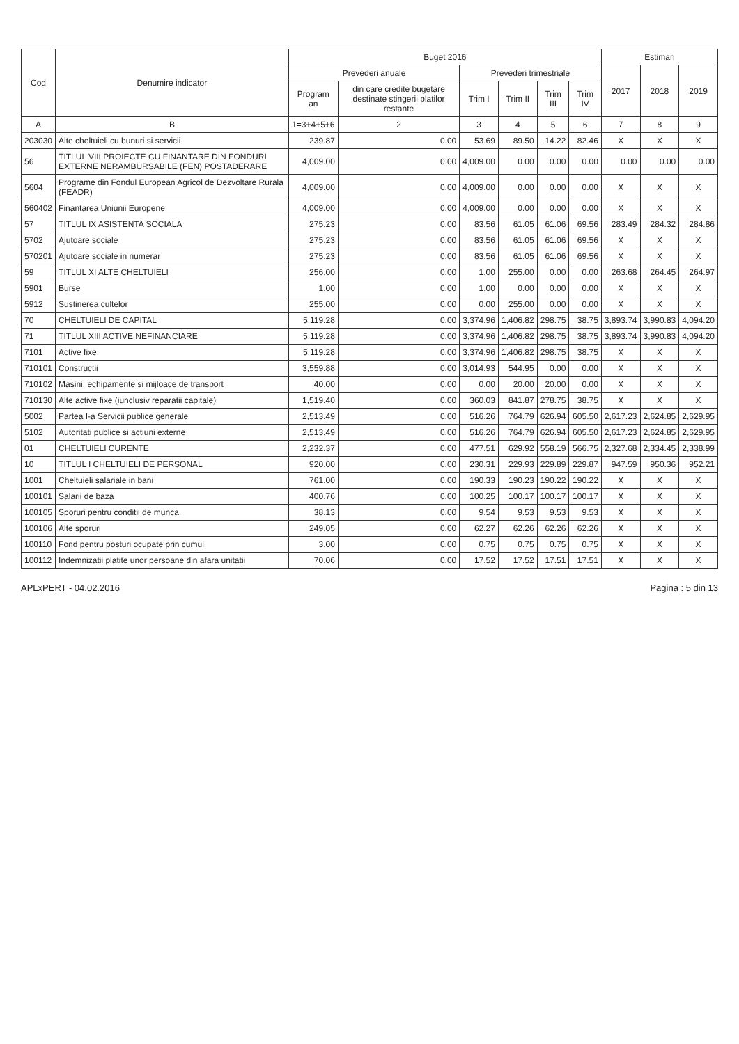| Cod | Denumire indicator | Buget 2016 | | | | | | Estimari | | |
| --- | --- | --- | --- | --- | --- | --- | --- | --- | --- | --- |
| | | Prevederi anuale | | Prevederi trimestriale | | | | 2017 | 2018 | 2019 |
| | | Program an | din care credite bugetare destinate stingerii platilor restante | Trim I | Trim II | Trim III | Trim IV | | | |
| A | B | 1=3+4+5+6 | 2 | 3 | 4 | 5 | 6 | 7 | 8 | 9 |
| 203030 | Alte cheltuieli cu bunuri si servicii | 239.87 | 0.00 | 53.69 | 89.50 | 14.22 | 82.46 | X | X | X |
| 56 | TITLUL VIII PROIECTE CU FINANTARE DIN FONDURI EXTERNE NERAMBURSABILE (FEN) POSTADERARE | 4,009.00 | 0.00 | 4,009.00 | 0.00 | 0.00 | 0.00 | 0.00 | 0.00 | 0.00 |
| 5604 | Programe din Fondul European Agricol de Dezvoltare Rurala (FEADR) | 4,009.00 | 0.00 | 4,009.00 | 0.00 | 0.00 | 0.00 | X | X | X |
| 560402 | Finantarea Uniunii Europene | 4,009.00 | 0.00 | 4,009.00 | 0.00 | 0.00 | 0.00 | X | X | X |
| 57 | TITLUL IX ASISTENTA SOCIALA | 275.23 | 0.00 | 83.56 | 61.05 | 61.06 | 69.56 | 283.49 | 284.32 | 284.86 |
| 5702 | Ajutoare sociale | 275.23 | 0.00 | 83.56 | 61.05 | 61.06 | 69.56 | X | X | X |
| 570201 | Ajutoare sociale in numerar | 275.23 | 0.00 | 83.56 | 61.05 | 61.06 | 69.56 | X | X | X |
| 59 | TITLUL XI ALTE CHELTUIELI | 256.00 | 0.00 | 1.00 | 255.00 | 0.00 | 0.00 | 263.68 | 264.45 | 264.97 |
| 5901 | Burse | 1.00 | 0.00 | 1.00 | 0.00 | 0.00 | 0.00 | X | X | X |
| 5912 | Sustinerea cultelor | 255.00 | 0.00 | 0.00 | 255.00 | 0.00 | 0.00 | X | X | X |
| 70 | CHELTUIELI DE CAPITAL | 5,119.28 | 0.00 | 3,374.96 | 1,406.82 | 298.75 | 38.75 | 3,893.74 | 3,990.83 | 4,094.20 |
| 71 | TITLUL XIII ACTIVE NEFINANCIARE | 5,119.28 | 0.00 | 3,374.96 | 1,406.82 | 298.75 | 38.75 | 3,893.74 | 3,990.83 | 4,094.20 |
| 7101 | Active fixe | 5,119.28 | 0.00 | 3,374.96 | 1,406.82 | 298.75 | 38.75 | X | X | X |
| 710101 | Constructii | 3,559.88 | 0.00 | 3,014.93 | 544.95 | 0.00 | 0.00 | X | X | X |
| 710102 | Masini, echipamente si mijloace de transport | 40.00 | 0.00 | 0.00 | 20.00 | 20.00 | 0.00 | X | X | X |
| 710130 | Alte active fixe (iunclusiv reparatii capitale) | 1,519.40 | 0.00 | 360.03 | 841.87 | 278.75 | 38.75 | X | X | X |
| 5002 | Partea I-a Servicii publice generale | 2,513.49 | 0.00 | 516.26 | 764.79 | 626.94 | 605.50 | 2,617.23 | 2,624.85 | 2,629.95 |
| 5102 | Autoritati publice si actiuni externe | 2,513.49 | 0.00 | 516.26 | 764.79 | 626.94 | 605.50 | 2,617.23 | 2,624.85 | 2,629.95 |
| 01 | CHELTUIELI CURENTE | 2,232.37 | 0.00 | 477.51 | 629.92 | 558.19 | 566.75 | 2,327.68 | 2,334.45 | 2,338.99 |
| 10 | TITLUL I CHELTUIELI DE PERSONAL | 920.00 | 0.00 | 230.31 | 229.93 | 229.89 | 229.87 | 947.59 | 950.36 | 952.21 |
| 1001 | Cheltuieli salariale in bani | 761.00 | 0.00 | 190.33 | 190.23 | 190.22 | 190.22 | X | X | X |
| 100101 | Salarii de baza | 400.76 | 0.00 | 100.25 | 100.17 | 100.17 | 100.17 | X | X | X |
| 100105 | Sporuri pentru conditii de munca | 38.13 | 0.00 | 9.54 | 9.53 | 9.53 | 9.53 | X | X | X |
| 100106 | Alte sporuri | 249.05 | 0.00 | 62.27 | 62.26 | 62.26 | 62.26 | X | X | X |
| 100110 | Fond pentru posturi ocupate prin cumul | 3.00 | 0.00 | 0.75 | 0.75 | 0.75 | 0.75 | X | X | X |
| 100112 | Indemnizatii platite unor persoane din afara unitatii | 70.06 | 0.00 | 17.52 | 17.52 | 17.51 | 17.51 | X | X | X |
APLxPERT - 04.02.2016 Pagina : 5 din 13